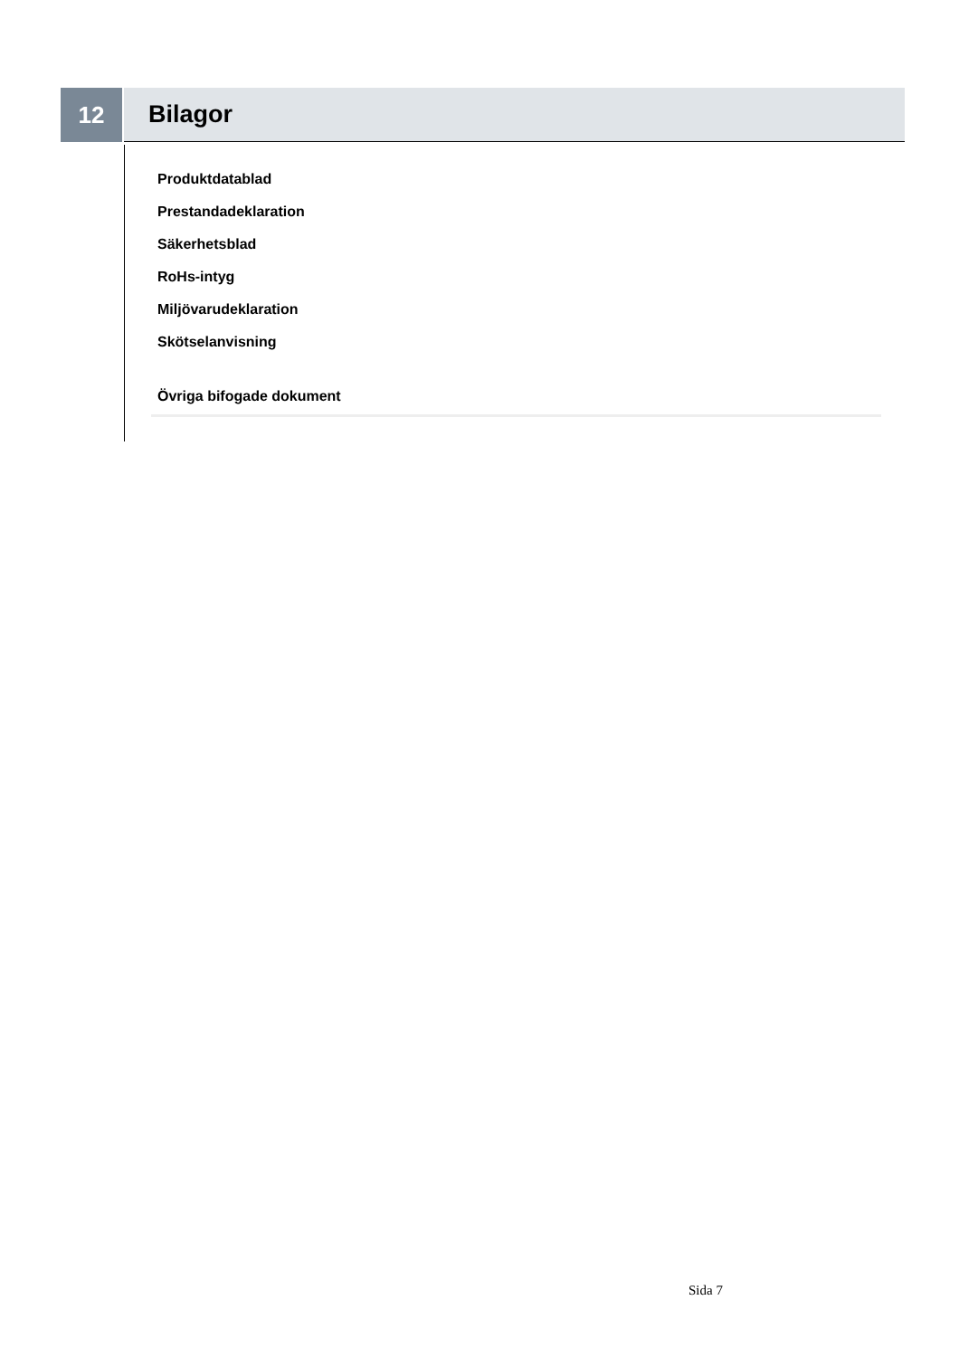12 Bilagor
Produktdatablad
Prestandadeklaration
Säkerhetsblad
RoHs-intyg
Miljövarudeklaration
Skötselanvisning
Övriga bifogade dokument
Sida 7